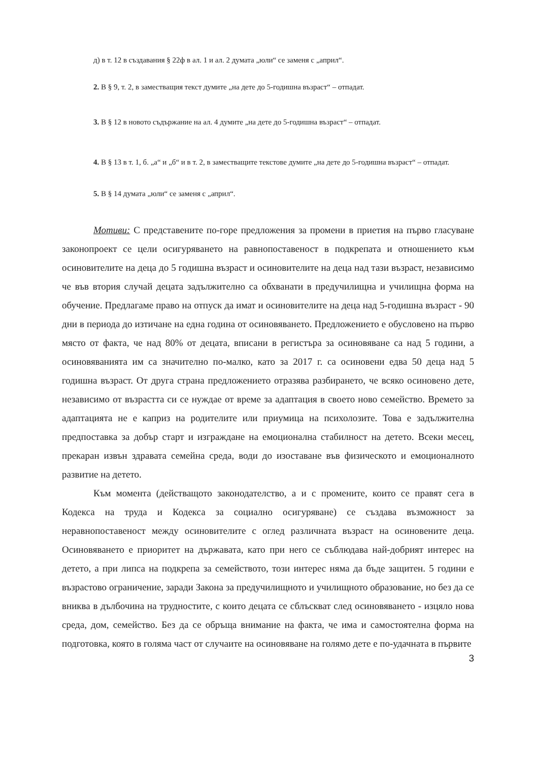д) в т. 12 в създавания § 22ф в ал. 1 и ал. 2 думата „юли“ се заменя с „април“.
2. В § 9, т. 2, в заместващия текст думите „на дете до 5-годишна възраст“ – отпадат.
3. В § 12 в новото съдържание на ал. 4 думите „на дете до 5-годишна възраст“ – отпадат.
4. В § 13 в т. 1, б. „а“ и „б“ и в т. 2, в заместващите текстове думите „на дете до 5-годишна възраст“ – отпадат.
5. В § 14 думата „юли“ се заменя с „април“.
Мотиви: С представените по-горе предложения за промени в приетия на първо гласуване законопроект се цели осигуряването на равнопоставеност в подкрепата и отношението към осиновителите на деца до 5 годишна възраст и осиновителите на деца над тази възраст, независимо че във втория случай децата задължително са обхванати в предучилищна и училищна форма на обучение. Предлагаме право на отпуск да имат и осиновителите на деца над 5-годишна възраст - 90 дни в периода до изтичане на една година от осиновяването. Предложението е обусловено на първо място от факта, че над 80% от децата, вписани в регистъра за осиновяване са над 5 години, а осиновяванията им са значително по-малко, като за 2017 г. са осиновени едва 50 деца над 5 годишна възраст. От друга страна предложението отразява разбирането, че всяко осиновено дете, независимо от възрастта си се нуждае от време за адаптация в своето ново семейство. Времето за адаптацията не е каприз на родителите или приумица на психолозите. Това е задължителна предпоставка за добър старт и изграждане на емоционална стабилност на детето. Всеки месец, прекаран извън здравата семейна среда, води до изоставане във физическото и емоционалното развитие на детето.
Към момента (действащото законодателство, а и с промените, които се правят сега в Кодекса на труда и Кодекса за социално осигуряване) се създава възможност за неравнопоставеност между осиновителите с оглед различната възраст на осиновените деца. Осиновяването е приоритет на държавата, като при него се съблюдава най-добрият интерес на детето, а при липса на подкрепа за семейството, този интерес няма да бъде защитен. 5 години е възрастово ограничение, заради Закона за предучилищното и училищното образование, но без да се вниква в дълбочина на трудностите, с които децата се сблъскват след осиновяването - изцяло нова среда, дом, семейство. Без да се обръща внимание на факта, че има и самостоятелна форма на подготовка, която в голяма част от случаите на осиновяване на голямо дете е по-удачната в първите
3